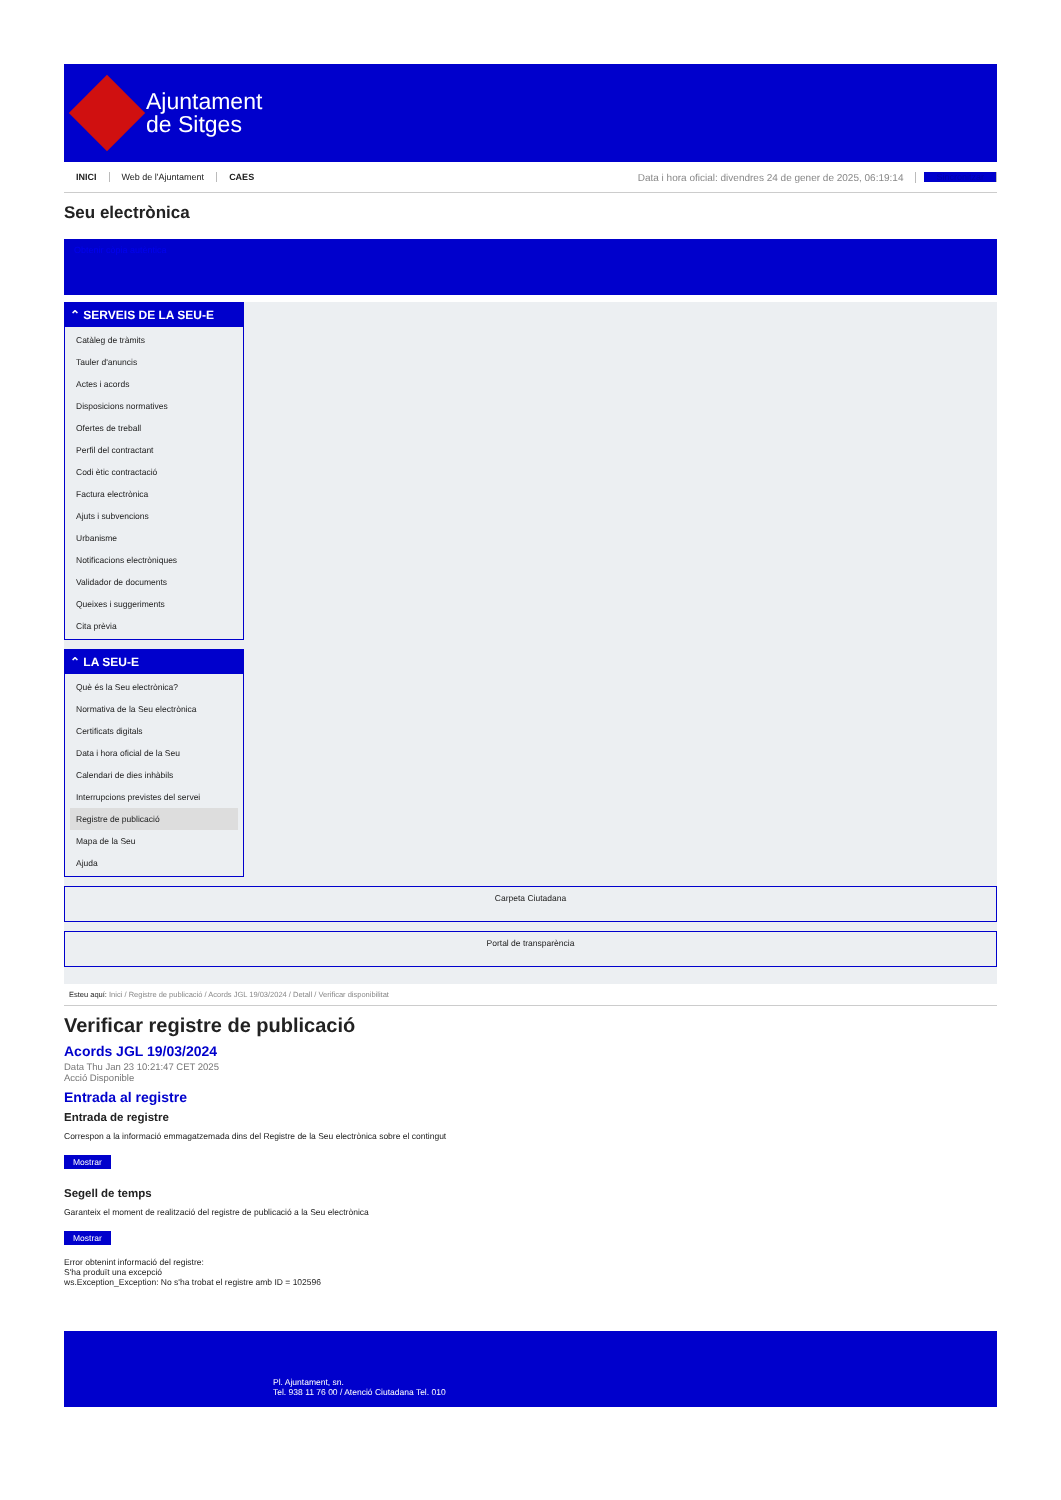Ajuntament
de Sitges
INICI Web de l'Ajuntament CAES Data i hora oficial: divendres 24 de gener de 2025, 06:19:14 Sincronitzar
Seu electrònica
Obtenir còpia autèntica
⌃ SERVEIS DE LA SEU-E
Catàleg de tràmits
Tauler d'anuncis
Actes i acords
Disposicions normatives
Ofertes de treball
Perfil del contractant
Codi ètic contractació
Factura electrònica
Ajuts i subvencions
Urbanisme
Notificacions electròniques
Validador de documents
Queixes i suggeriments
Cita prèvia
⌃ LA SEU-E
Què és la Seu electrònica?
Normativa de la Seu electrònica
Certificats digitals
Data i hora oficial de la Seu
Calendari de dies inhàbils
Interrupcions previstes del servei
Registre de publicació
Mapa de la Seu
Ajuda
Carpeta Ciutadana
Portal de transparència
Esteu aquí: Inici / Registre de publicació / Acords JGL 19/03/2024 / Detall / Verificar disponibilitat
Verificar registre de publicació
Acords JGL 19/03/2024
Data Thu Jan 23 10:21:47 CET 2025
Acció Disponible
Entrada al registre
Entrada de registre
Correspon a la informació emmagatzemada dins del Registre de la Seu electrònica sobre el contingut
Mostrar
Segell de temps
Garanteix el moment de realització del registre de publicació a la Seu electrònica
Mostrar
Error obtenint informació del registre:
S'ha produït una excepció
ws.Exception_Exception: No s'ha trobat el registre amb ID = 102596
Pl. Ajuntament, sn.
Tel. 938 11 76 00 / Atenció Ciutadana Tel. 010